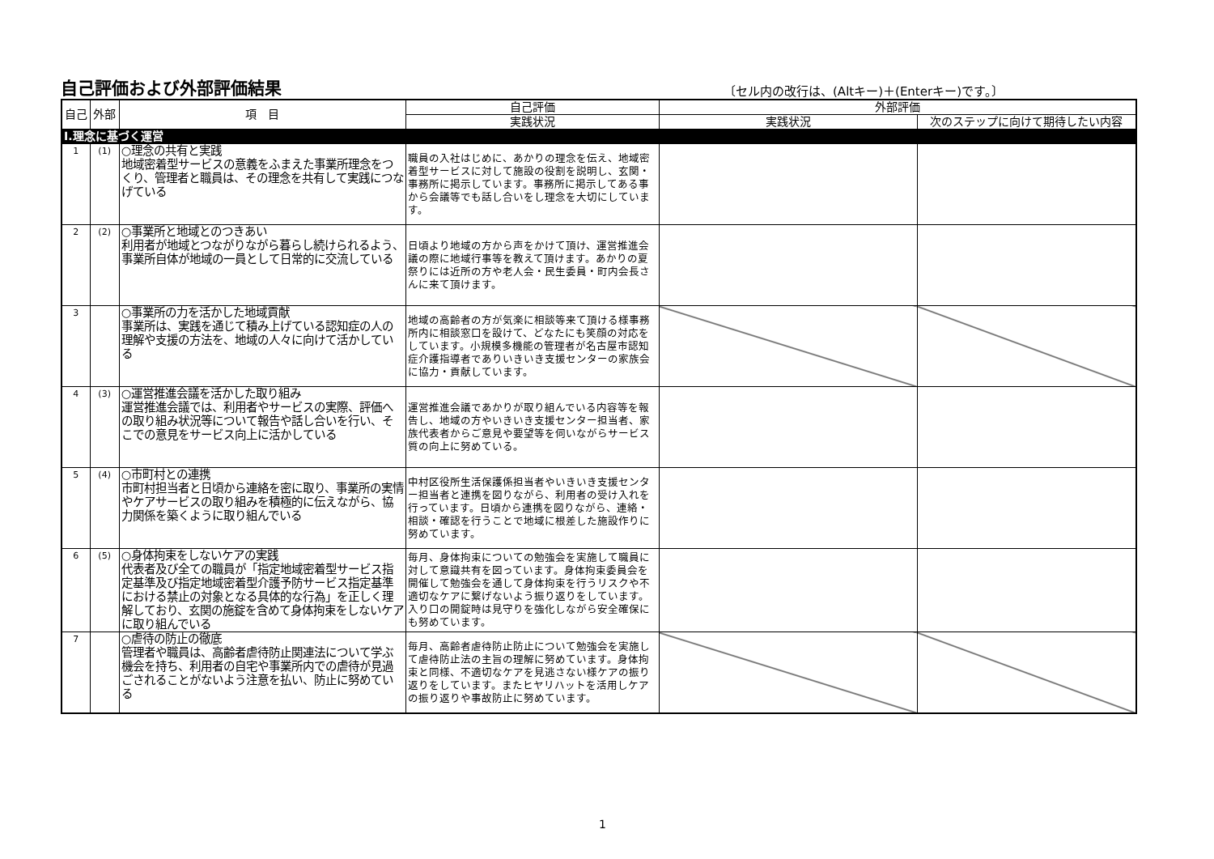自己評価および外部評価結果
〔セル内の改行は、(Altキー)＋(Enterキー)です。〕
| 自己 | 外部 | 項 目 | 自己評価 | 外部評価 | |
| --- | --- | --- | --- | --- | --- |
| | | | 実践状況 | 実践状況 | 次のステップに向けて期待したい内容 |
| Ⅰ.理念に基づく運営 | | | | | |
| 1 | (1) | ○理念の共有と実践 地域密着型サービスの意義をふまえた事業所理念をつくり、管理者と職員は、その理念を共有して実践につなげている | 職員の入社はじめに、あかりの理念を伝え、地域密着型サービスに対して施設の役割を説明し、玄関・事務所に掲示しています。事務所に掲示してある事から会議等でも話し合いをし理念を大切にしています。 | | |
| 2 | (2) | ○事業所と地域とのつきあい 利用者が地域とつながりながら暮らし続けられるよう、事業所自体が地域の一員として日常的に交流している | 日頃より地域の方から声をかけて頂け、運営推進会議の際に地域行事等を教えて頂けます。あかりの夏祭りには近所の方や老人会・民生委員・町内会長さんに来て頂けます。 | | |
| 3 | | ○事業所の力を活かした地域貢献 事業所は、実践を通じて積み上げている認知症の人の理解や支援の方法を、地域の人々に向けて活かしている | 地域の高齢者の方が気楽に相談等来て頂ける様事務所内に相談窓口を設けて、どなたにも笑顔の対応をしています。小規模多機能の管理者が名古屋市認知症介護指導者でありいきいき支援センターの家族会に協力・貢献しています。 | | |
| 4 | (3) | ○運営推進会議を活かした取り組み 運営推進会議では、利用者やサービスの実際、評価への取り組み状況等について報告や話し合いを行い、そこでの意見をサービス向上に活かしている | 運営推進会議であかりが取り組んでいる内容等を報告し、地域の方やいきいき支援センター担当者、家族代表者からご意見や要望等を伺いながらサービス質の向上に努めている。 | | |
| 5 | (4) | ○市町村との連携 市町村担当者と日頃から連絡を密に取り、事業所の実情やケアサービスの取り組みを積極的に伝えながら、協力関係を築くように取り組んでいる | 中村区役所生活保護係担当者やいきいき支援センター担当者と連携を図りながら、利用者の受け入れを行っています。日頃から連携を図りながら、連絡・相談・確認を行うことで地域に根差した施設作りに努めています。 | | |
| 6 | (5) | ○身体拘束をしないケアの実践 代表者及び全ての職員が「指定地域密着型サービス指定基準及び指定地域密着型介護予防サービス指定基準における禁止の対象となる具体的な行為」を正しく理解しており、玄関の施錠を含めて身体拘束をしないケアに取り組んでいる | 毎月、身体拘束についての勉強会を実施して職員に対して意識共有を図っています。身体拘束委員会を開催して勉強会を通して身体拘束を行うリスクや不適切なケアに繋げないよう振り返りをしています。入り口の開錠時は見守りを強化しながら安全確保にも努めています。 | | |
| 7 | | ○虐待の防止の徹底 管理者や職員は、高齢者虐待防止関連法について学ぶ機会を持ち、利用者の自宅や事業所内での虐待が見過ごされることがないよう注意を払い、防止に努めている | 毎月、高齢者虐待防止防止について勉強会を実施して虐待防止法の主旨の理解に努めています。身体拘束と同様、不適切なケアを見逃さない様ケアの振り返りをしています。またヒヤリハットを活用しケアの振り返りや事故防止に努めています。 | | |
1